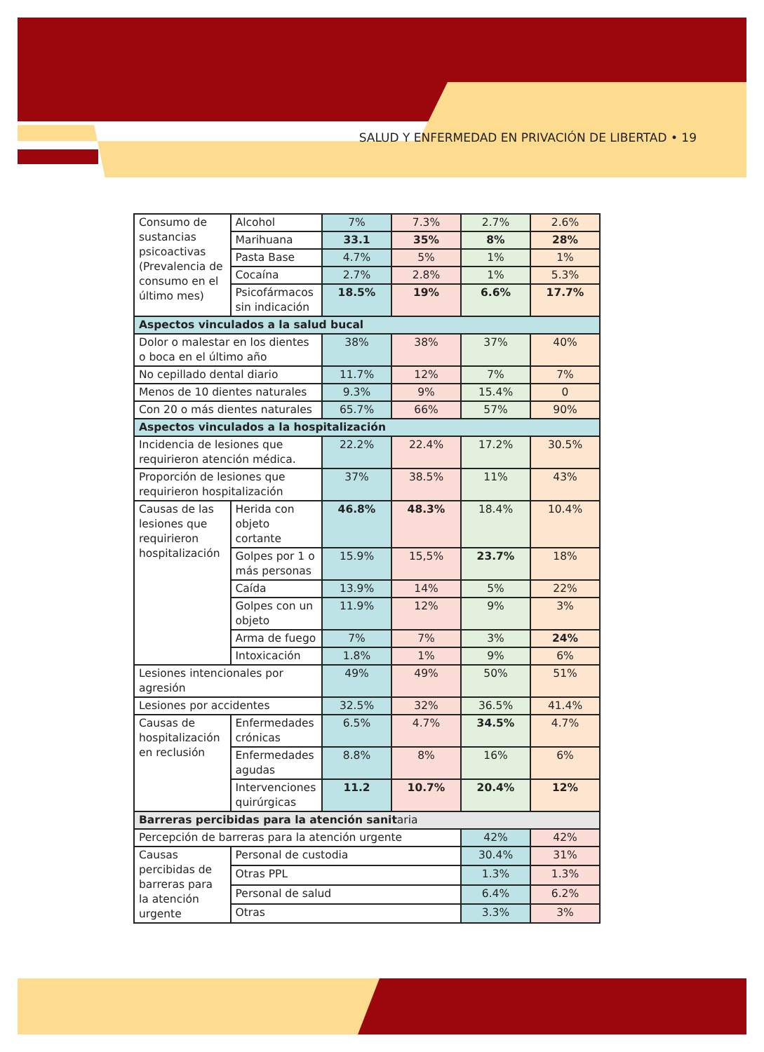SALUD Y ENFERMEDAD EN PRIVACIÓN DE LIBERTAD • 19
| Consumo de sustancias psicoactivas (Prevalencia de consumo en el último mes) | | Alcohol | 7% | 7.3% | 2.7% | 2.6% |
| | | Marihuana | 33.1 | 35% | 8% | 28% |
| | | Pasta Base | 4.7% | 5% | 1% | 1% |
| | | Cocaína | 2.7% | 2.8% | 1% | 5.3% |
| | | Psicofármacos sin indicación | 18.5% | 19% | 6.6% | 17.7% |
| Aspectos vinculados a la salud bucal | | | | | | |
| Dolor o malestar en los dientes o boca en el último año | | | 38% | 38% | 37% | 40% |
| No cepillado dental diario | | | 11.7% | 12% | 7% | 7% |
| Menos de 10 dientes naturales | | | 9.3% | 9% | 15.4% | 0 |
| Con 20 o más dientes naturales | | | 65.7% | 66% | 57% | 90% |
| Aspectos vinculados a la hospitalización | | | | | | |
| Incidencia de lesiones que requirieron atención médica. | | | 22.2% | 22.4% | 17.2% | 30.5% |
| Proporción de lesiones que requirieron hospitalización | | | 37% | 38.5% | 11% | 43% |
| Causas de las lesiones que requirieron hospitalización | Herida con objeto cortante | | 46.8% | 48.3% | 18.4% | 10.4% |
| | Golpes por 1 o más personas | | 15.9% | 15,5% | 23.7% | 18% |
| | Caída | | 13.9% | 14% | 5% | 22% |
| | Golpes con un objeto | | 11.9% | 12% | 9% | 3% |
| | Arma de fuego | | 7% | 7% | 3% | 24% |
| | Intoxicación | | 1.8% | 1% | 9% | 6% |
| Lesiones intencionales por agresión | | | 49% | 49% | 50% | 51% |
| Lesiones por accidentes | | | 32.5% | 32% | 36.5% | 41.4% |
| Causas de hospitalización en reclusión | Enfermedades crónicas | | 6.5% | 4.7% | 34.5% | 4.7% |
| | Enfermedades agudas | | 8.8% | 8% | 16% | 6% |
| | Intervenciones quirúrgicas | | 11.2 | 10.7% | 20.4% | 12% |
| Barreras percibidas para la atención sanit aria | | | | | | |
| Percepción de barreras para la atención urgente | | | | | 42% | 42% |
| Causas percibidas de barreras para la atención urgente | | Personal de custodia | | | 30.4% | 31% |
| | | Otras PPL | | | 1.3% | 1.3% |
| | | Personal de salud | | | 6.4% | 6.2% |
| | | Otras | | | 3.3% | 3% |